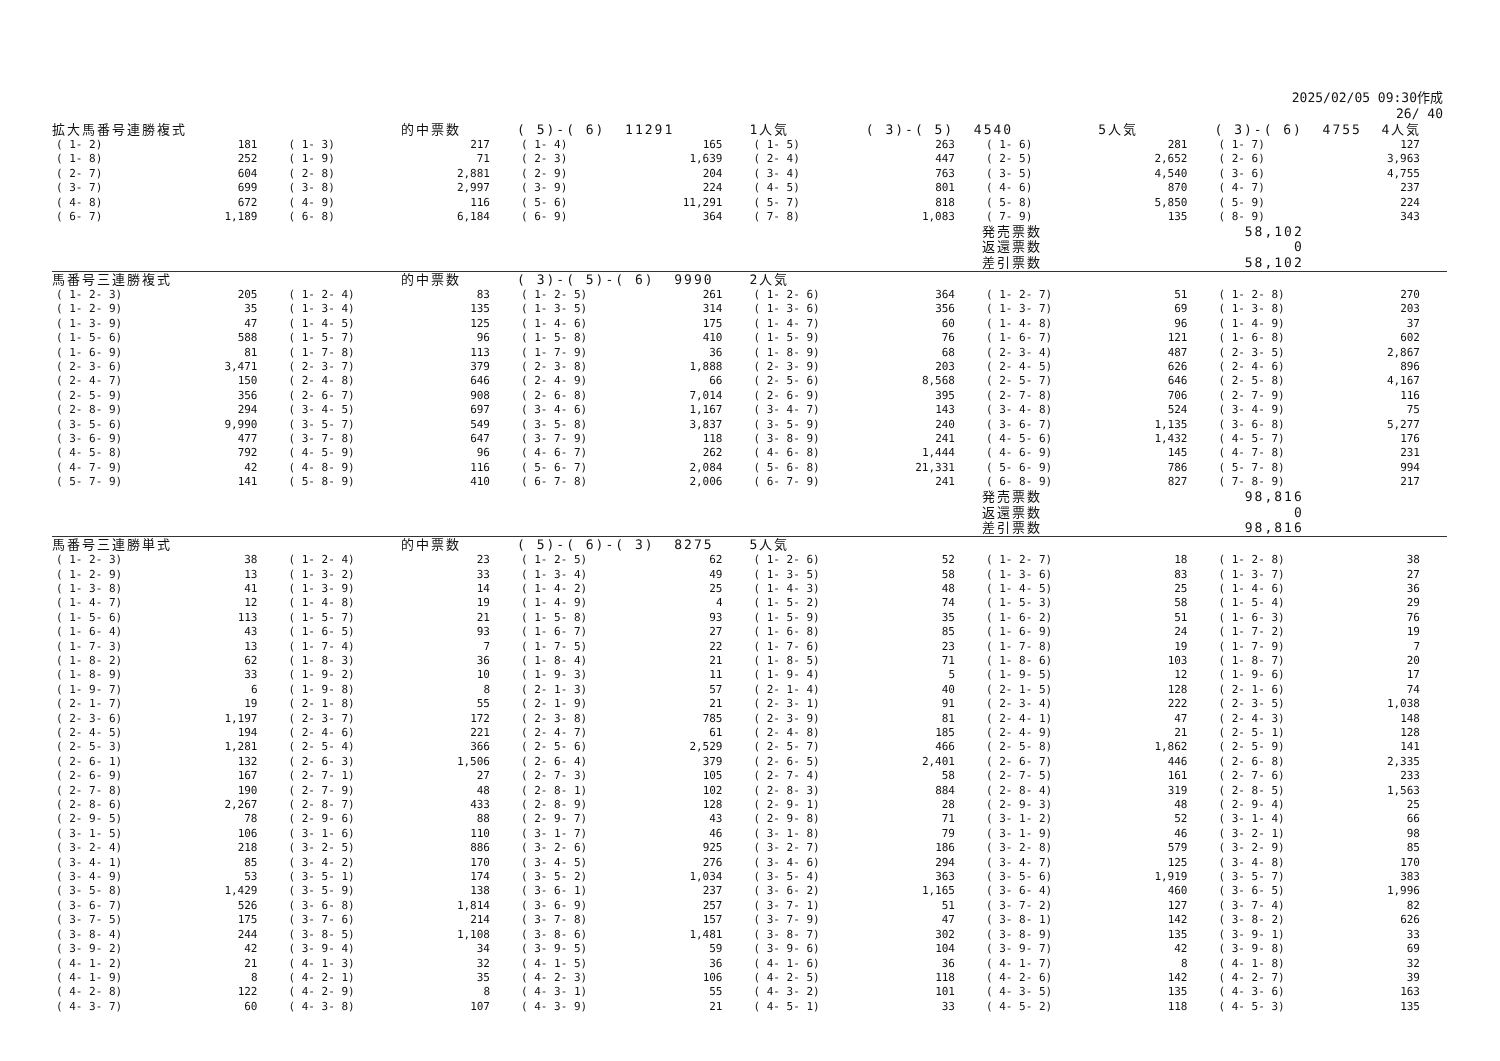2025/02/05 09:30作成
26/ 40
| 拡大馬番号連勝複式 | | | 的中票数 | ( 5)-( 6) 11291 | | 1人気 | ( 3)-( 5) 4540 | | 5人気 | ( 3)-( 6) 4755 4人気 | |
| ( 1- 2) | 181 | ( 1- 3) | 217 | ( 1- 4) | 165 | ( 1- 5) | 263 | ( 1- 6) | 281 | ( 1- 7) | 127 |
| ( 1- 8) | 252 | ( 1- 9) | 71 | ( 2- 3) | 1,639 | ( 2- 4) | 447 | ( 2- 5) | 2,652 | ( 2- 6) | 3,963 |
| ( 2- 7) | 604 | ( 2- 8) | 2,881 | ( 2- 9) | 204 | ( 3- 4) | 763 | ( 3- 5) | 4,540 | ( 3- 6) | 4,755 |
| ( 3- 7) | 699 | ( 3- 8) | 2,997 | ( 3- 9) | 224 | ( 4- 5) | 801 | ( 4- 6) | 870 | ( 4- 7) | 237 |
| ( 4- 8) | 672 | ( 4- 9) | 116 | ( 5- 6) | 11,291 | ( 5- 7) | 818 | ( 5- 8) | 5,850 | ( 5- 9) | 224 |
| ( 6- 7) | 1,189 | ( 6- 8) | 6,184 | ( 6- 9) | 364 | ( 7- 8) | 1,083 | ( 7- 9) | 135 | ( 8- 9) | 343 |
| | | | | | | | | 発売票数 | | 58,102 | |
| | | | | | | | | 返還票数 | | 0 | |
| | | | | | | | | 差引票数 | | 58,102 | |
| 馬番号三連勝複式 | | | 的中票数 | ( 3)-( 5)-( 6) 9990 | | 2人気 | | | | | |
| ( 1- 2- 3) | 205 | ( 1- 2- 4) | 83 | ( 1- 2- 5) | 261 | ( 1- 2- 6) | 364 | ( 1- 2- 7) | 51 | ( 1- 2- 8) | 270 |
| ( 1- 2- 9) | 35 | ( 1- 3- 4) | 135 | ( 1- 3- 5) | 314 | ( 1- 3- 6) | 356 | ( 1- 3- 7) | 69 | ( 1- 3- 8) | 203 |
| ( 1- 3- 9) | 47 | ( 1- 4- 5) | 125 | ( 1- 4- 6) | 175 | ( 1- 4- 7) | 60 | ( 1- 4- 8) | 96 | ( 1- 4- 9) | 37 |
| ( 1- 5- 6) | 588 | ( 1- 5- 7) | 96 | ( 1- 5- 8) | 410 | ( 1- 5- 9) | 76 | ( 1- 6- 7) | 121 | ( 1- 6- 8) | 602 |
| ( 1- 6- 9) | 81 | ( 1- 7- 8) | 113 | ( 1- 7- 9) | 36 | ( 1- 8- 9) | 68 | ( 2- 3- 4) | 487 | ( 2- 3- 5) | 2,867 |
| ( 2- 3- 6) | 3,471 | ( 2- 3- 7) | 379 | ( 2- 3- 8) | 1,888 | ( 2- 3- 9) | 203 | ( 2- 4- 5) | 626 | ( 2- 4- 6) | 896 |
| ( 2- 4- 7) | 150 | ( 2- 4- 8) | 646 | ( 2- 4- 9) | 66 | ( 2- 5- 6) | 8,568 | ( 2- 5- 7) | 646 | ( 2- 5- 8) | 4,167 |
| ( 2- 5- 9) | 356 | ( 2- 6- 7) | 908 | ( 2- 6- 8) | 7,014 | ( 2- 6- 9) | 395 | ( 2- 7- 8) | 706 | ( 2- 7- 9) | 116 |
| ( 2- 8- 9) | 294 | ( 3- 4- 5) | 697 | ( 3- 4- 6) | 1,167 | ( 3- 4- 7) | 143 | ( 3- 4- 8) | 524 | ( 3- 4- 9) | 75 |
| ( 3- 5- 6) | 9,990 | ( 3- 5- 7) | 549 | ( 3- 5- 8) | 3,837 | ( 3- 5- 9) | 240 | ( 3- 6- 7) | 1,135 | ( 3- 6- 8) | 5,277 |
| ( 3- 6- 9) | 477 | ( 3- 7- 8) | 647 | ( 3- 7- 9) | 118 | ( 3- 8- 9) | 241 | ( 4- 5- 6) | 1,432 | ( 4- 5- 7) | 176 |
| ( 4- 5- 8) | 792 | ( 4- 5- 9) | 96 | ( 4- 6- 7) | 262 | ( 4- 6- 8) | 1,444 | ( 4- 6- 9) | 145 | ( 4- 7- 8) | 231 |
| ( 4- 7- 9) | 42 | ( 4- 8- 9) | 116 | ( 5- 6- 7) | 2,084 | ( 5- 6- 8) | 21,331 | ( 5- 6- 9) | 786 | ( 5- 7- 8) | 994 |
| ( 5- 7- 9) | 141 | ( 5- 8- 9) | 410 | ( 6- 7- 8) | 2,006 | ( 6- 7- 9) | 241 | ( 6- 8- 9) | 827 | ( 7- 8- 9) | 217 |
| | | | | | | | | 発売票数 | | 98,816 | |
| | | | | | | | | 返還票数 | | 0 | |
| | | | | | | | | 差引票数 | | 98,816 | |
| 馬番号三連勝単式 | | | 的中票数 | ( 5)-( 6)-( 3) 8275 | | 5人気 | | | | | |
| ( 1- 2- 3) | 38 | ( 1- 2- 4) | 23 | ( 1- 2- 5) | 62 | ( 1- 2- 6) | 52 | ( 1- 2- 7) | 18 | ( 1- 2- 8) | 38 |
| ( 1- 2- 9) | 13 | ( 1- 3- 2) | 33 | ( 1- 3- 4) | 49 | ( 1- 3- 5) | 58 | ( 1- 3- 6) | 83 | ( 1- 3- 7) | 27 |
| ( 1- 3- 8) | 41 | ( 1- 3- 9) | 14 | ( 1- 4- 2) | 25 | ( 1- 4- 3) | 48 | ( 1- 4- 5) | 25 | ( 1- 4- 6) | 36 |
| ( 1- 4- 7) | 12 | ( 1- 4- 8) | 19 | ( 1- 4- 9) | 4 | ( 1- 5- 2) | 74 | ( 1- 5- 3) | 58 | ( 1- 5- 4) | 29 |
| ( 1- 5- 6) | 113 | ( 1- 5- 7) | 21 | ( 1- 5- 8) | 93 | ( 1- 5- 9) | 35 | ( 1- 6- 2) | 51 | ( 1- 6- 3) | 76 |
| ( 1- 6- 4) | 43 | ( 1- 6- 5) | 93 | ( 1- 6- 7) | 27 | ( 1- 6- 8) | 85 | ( 1- 6- 9) | 24 | ( 1- 7- 2) | 19 |
| ( 1- 7- 3) | 13 | ( 1- 7- 4) | 7 | ( 1- 7- 5) | 22 | ( 1- 7- 6) | 23 | ( 1- 7- 8) | 19 | ( 1- 7- 9) | 7 |
| ( 1- 8- 2) | 62 | ( 1- 8- 3) | 36 | ( 1- 8- 4) | 21 | ( 1- 8- 5) | 71 | ( 1- 8- 6) | 103 | ( 1- 8- 7) | 20 |
| ( 1- 8- 9) | 33 | ( 1- 9- 2) | 10 | ( 1- 9- 3) | 11 | ( 1- 9- 4) | 5 | ( 1- 9- 5) | 12 | ( 1- 9- 6) | 17 |
| ( 1- 9- 7) | 6 | ( 1- 9- 8) | 8 | ( 2- 1- 3) | 57 | ( 2- 1- 4) | 40 | ( 2- 1- 5) | 128 | ( 2- 1- 6) | 74 |
| ( 2- 1- 7) | 19 | ( 2- 1- 8) | 55 | ( 2- 1- 9) | 21 | ( 2- 3- 1) | 91 | ( 2- 3- 4) | 222 | ( 2- 3- 5) | 1,038 |
| ( 2- 3- 6) | 1,197 | ( 2- 3- 7) | 172 | ( 2- 3- 8) | 785 | ( 2- 3- 9) | 81 | ( 2- 4- 1) | 47 | ( 2- 4- 3) | 148 |
| ( 2- 4- 5) | 194 | ( 2- 4- 6) | 221 | ( 2- 4- 7) | 61 | ( 2- 4- 8) | 185 | ( 2- 4- 9) | 21 | ( 2- 5- 1) | 128 |
| ( 2- 5- 3) | 1,281 | ( 2- 5- 4) | 366 | ( 2- 5- 6) | 2,529 | ( 2- 5- 7) | 466 | ( 2- 5- 8) | 1,862 | ( 2- 5- 9) | 141 |
| ( 2- 6- 1) | 132 | ( 2- 6- 3) | 1,506 | ( 2- 6- 4) | 379 | ( 2- 6- 5) | 2,401 | ( 2- 6- 7) | 446 | ( 2- 6- 8) | 2,335 |
| ( 2- 6- 9) | 167 | ( 2- 7- 1) | 27 | ( 2- 7- 3) | 105 | ( 2- 7- 4) | 58 | ( 2- 7- 5) | 161 | ( 2- 7- 6) | 233 |
| ( 2- 7- 8) | 190 | ( 2- 7- 9) | 48 | ( 2- 8- 1) | 102 | ( 2- 8- 3) | 884 | ( 2- 8- 4) | 319 | ( 2- 8- 5) | 1,563 |
| ( 2- 8- 6) | 2,267 | ( 2- 8- 7) | 433 | ( 2- 8- 9) | 128 | ( 2- 9- 1) | 28 | ( 2- 9- 3) | 48 | ( 2- 9- 4) | 25 |
| ( 2- 9- 5) | 78 | ( 2- 9- 6) | 88 | ( 2- 9- 7) | 43 | ( 2- 9- 8) | 71 | ( 3- 1- 2) | 52 | ( 3- 1- 4) | 66 |
| ( 3- 1- 5) | 106 | ( 3- 1- 6) | 110 | ( 3- 1- 7) | 46 | ( 3- 1- 8) | 79 | ( 3- 1- 9) | 46 | ( 3- 2- 1) | 98 |
| ( 3- 2- 4) | 218 | ( 3- 2- 5) | 886 | ( 3- 2- 6) | 925 | ( 3- 2- 7) | 186 | ( 3- 2- 8) | 579 | ( 3- 2- 9) | 85 |
| ( 3- 4- 1) | 85 | ( 3- 4- 2) | 170 | ( 3- 4- 5) | 276 | ( 3- 4- 6) | 294 | ( 3- 4- 7) | 125 | ( 3- 4- 8) | 170 |
| ( 3- 4- 9) | 53 | ( 3- 5- 1) | 174 | ( 3- 5- 2) | 1,034 | ( 3- 5- 4) | 363 | ( 3- 5- 6) | 1,919 | ( 3- 5- 7) | 383 |
| ( 3- 5- 8) | 1,429 | ( 3- 5- 9) | 138 | ( 3- 6- 1) | 237 | ( 3- 6- 2) | 1,165 | ( 3- 6- 4) | 460 | ( 3- 6- 5) | 1,996 |
| ( 3- 6- 7) | 526 | ( 3- 6- 8) | 1,814 | ( 3- 6- 9) | 257 | ( 3- 7- 1) | 51 | ( 3- 7- 2) | 127 | ( 3- 7- 4) | 82 |
| ( 3- 7- 5) | 175 | ( 3- 7- 6) | 214 | ( 3- 7- 8) | 157 | ( 3- 7- 9) | 47 | ( 3- 8- 1) | 142 | ( 3- 8- 2) | 626 |
| ( 3- 8- 4) | 244 | ( 3- 8- 5) | 1,108 | ( 3- 8- 6) | 1,481 | ( 3- 8- 7) | 302 | ( 3- 8- 9) | 135 | ( 3- 9- 1) | 33 |
| ( 3- 9- 2) | 42 | ( 3- 9- 4) | 34 | ( 3- 9- 5) | 59 | ( 3- 9- 6) | 104 | ( 3- 9- 7) | 42 | ( 3- 9- 8) | 69 |
| ( 4- 1- 2) | 21 | ( 4- 1- 3) | 32 | ( 4- 1- 5) | 36 | ( 4- 1- 6) | 36 | ( 4- 1- 7) | 8 | ( 4- 1- 8) | 32 |
| ( 4- 1- 9) | 8 | ( 4- 2- 1) | 35 | ( 4- 2- 3) | 106 | ( 4- 2- 5) | 118 | ( 4- 2- 6) | 142 | ( 4- 2- 7) | 39 |
| ( 4- 2- 8) | 122 | ( 4- 2- 9) | 8 | ( 4- 3- 1) | 55 | ( 4- 3- 2) | 101 | ( 4- 3- 5) | 135 | ( 4- 3- 6) | 163 |
| ( 4- 3- 7) | 60 | ( 4- 3- 8) | 107 | ( 4- 3- 9) | 21 | ( 4- 5- 1) | 33 | ( 4- 5- 2) | 118 | ( 4- 5- 3) | 135 |